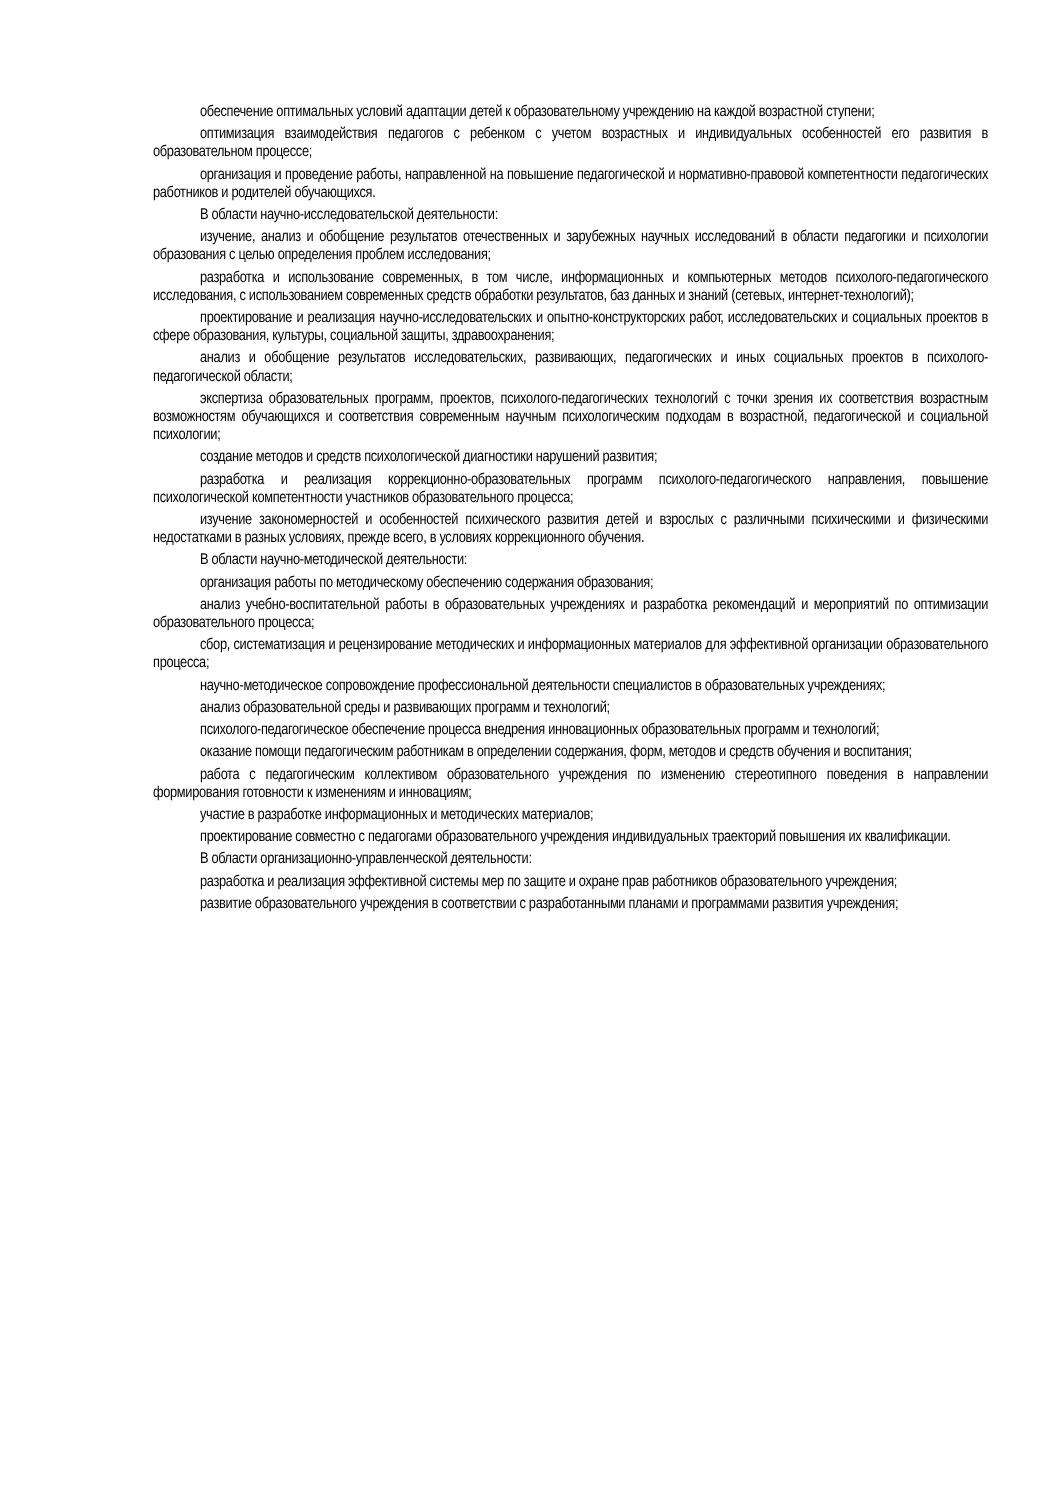обеспечение оптимальных условий адаптации детей к образовательному учреждению на каждой возрастной ступени;
оптимизация взаимодействия педагогов с ребенком с учетом возрастных и индивидуальных особенностей его развития в образовательном процессе;
организация и проведение работы, направленной на повышение педагогической и нормативно-правовой компетентности педагогических работников и родителей обучающихся.
В области научно-исследовательской деятельности:
изучение, анализ и обобщение результатов отечественных и зарубежных научных исследований в области педагогики и психологии образования с целью определения проблем исследования;
разработка и использование современных, в том числе, информационных и компьютерных методов психолого-педагогического исследования, с использованием современных средств обработки результатов, баз данных и знаний (сетевых, интернет-технологий);
проектирование и реализация научно-исследовательских и опытно-конструкторских работ, исследовательских и социальных проектов в сфере образования, культуры, социальной защиты, здравоохранения;
анализ и обобщение результатов исследовательских, развивающих, педагогических и иных социальных проектов в психолого-педагогической области;
экспертиза образовательных программ, проектов, психолого-педагогических технологий с точки зрения их соответствия возрастным возможностям обучающихся и соответствия современным научным психологическим подходам в возрастной, педагогической и социальной психологии;
создание методов и средств психологической диагностики нарушений развития;
разработка и реализация коррекционно-образовательных программ психолого-педагогического направления, повышение психологической компетентности участников образовательного процесса;
изучение закономерностей и особенностей психического развития детей и взрослых с различными психическими и физическими недостатками в разных условиях, прежде всего, в условиях коррекционного обучения.
В области научно-методической деятельности:
организация работы по методическому обеспечению содержания образования;
анализ учебно-воспитательной работы в образовательных учреждениях и разработка рекомендаций и мероприятий по оптимизации образовательного процесса;
сбор, систематизация и рецензирование методических и информационных материалов для эффективной организации образовательного процесса;
научно-методическое сопровождение профессиональной деятельности специалистов в образовательных учреждениях;
анализ образовательной среды и развивающих программ и технологий;
психолого-педагогическое обеспечение процесса внедрения инновационных образовательных программ и технологий;
оказание помощи педагогическим работникам в определении содержания, форм, методов и средств обучения и воспитания;
работа с педагогическим коллективом образовательного учреждения по изменению стереотипного поведения в направлении формирования готовности к изменениям и инновациям;
участие в разработке информационных и методических материалов;
проектирование совместно с педагогами образовательного учреждения индивидуальных траекторий повышения их квалификации.
В области организационно-управленческой деятельности:
разработка и реализация эффективной системы мер по защите и охране прав работников образовательного учреждения;
развитие образовательного учреждения в соответствии с разработанными планами и программами развития учреждения;